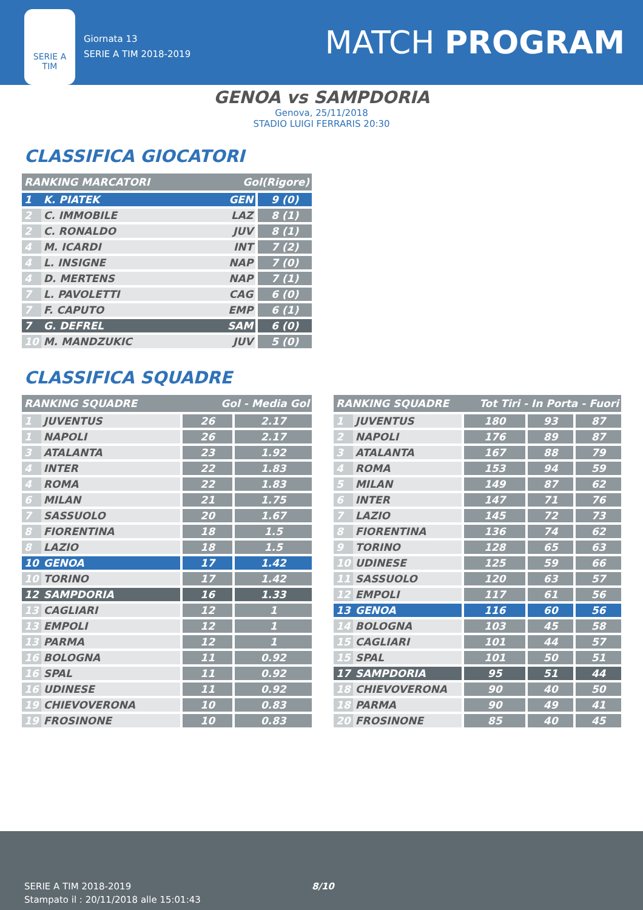SERIE A
TIM
Giornata 13
SERIE A TIM 2018-2019
MATCH PROGRAM
GENOA vs SAMPDORIA
Genova, 25/11/2018
STADIO LUIGI FERRARIS 20:30
CLASSIFICA GIOCATORI
| RANKING MARCATORI | | Gol(Rigore) | |
| --- | --- | --- | --- |
| 1 | K. PIATEK | GEN | 9 (0) |
| 2 | C. IMMOBILE | LAZ | 8 (1) |
| 2 | C. RONALDO | JUV | 8 (1) |
| 4 | M. ICARDI | INT | 7 (2) |
| 4 | L. INSIGNE | NAP | 7 (0) |
| 4 | D. MERTENS | NAP | 7 (1) |
| 7 | L. PAVOLETTI | CAG | 6 (0) |
| 7 | F. CAPUTO | EMP | 6 (1) |
| 7 | G. DEFREL | SAM | 6 (0) |
| 10 | M. MANDZUKIC | JUV | 5 (0) |
CLASSIFICA SQUADRE
| RANKING SQUADRE | | Gol - Media Gol | |
| --- | --- | --- | --- |
| 1 | JUVENTUS | 26 | 2.17 |
| 1 | NAPOLI | 26 | 2.17 |
| 3 | ATALANTA | 23 | 1.92 |
| 4 | INTER | 22 | 1.83 |
| 4 | ROMA | 22 | 1.83 |
| 6 | MILAN | 21 | 1.75 |
| 7 | SASSUOLO | 20 | 1.67 |
| 8 | FIORENTINA | 18 | 1.5 |
| 8 | LAZIO | 18 | 1.5 |
| 10 | GENOA | 17 | 1.42 |
| 10 | TORINO | 17 | 1.42 |
| 12 | SAMPDORIA | 16 | 1.33 |
| 13 | CAGLIARI | 12 | 1 |
| 13 | EMPOLI | 12 | 1 |
| 13 | PARMA | 12 | 1 |
| 16 | BOLOGNA | 11 | 0.92 |
| 16 | SPAL | 11 | 0.92 |
| 16 | UDINESE | 11 | 0.92 |
| 19 | CHIEVOVERONA | 10 | 0.83 |
| 19 | FROSINONE | 10 | 0.83 |
| RANKING SQUADRE | | Tot Tiri - In Porta - Fuori | | |
| --- | --- | --- | --- | --- |
| 1 | JUVENTUS | 180 | 93 | 87 |
| 2 | NAPOLI | 176 | 89 | 87 |
| 3 | ATALANTA | 167 | 88 | 79 |
| 4 | ROMA | 153 | 94 | 59 |
| 5 | MILAN | 149 | 87 | 62 |
| 6 | INTER | 147 | 71 | 76 |
| 7 | LAZIO | 145 | 72 | 73 |
| 8 | FIORENTINA | 136 | 74 | 62 |
| 9 | TORINO | 128 | 65 | 63 |
| 10 | UDINESE | 125 | 59 | 66 |
| 11 | SASSUOLO | 120 | 63 | 57 |
| 12 | EMPOLI | 117 | 61 | 56 |
| 13 | GENOA | 116 | 60 | 56 |
| 14 | BOLOGNA | 103 | 45 | 58 |
| 15 | CAGLIARI | 101 | 44 | 57 |
| 15 | SPAL | 101 | 50 | 51 |
| 17 | SAMPDORIA | 95 | 51 | 44 |
| 18 | CHIEVOVERONA | 90 | 40 | 50 |
| 18 | PARMA | 90 | 49 | 41 |
| 20 | FROSINONE | 85 | 40 | 45 |
SERIE A TIM 2018-2019
Stampato il : 20/11/2018 alle 15:01:43
8/10